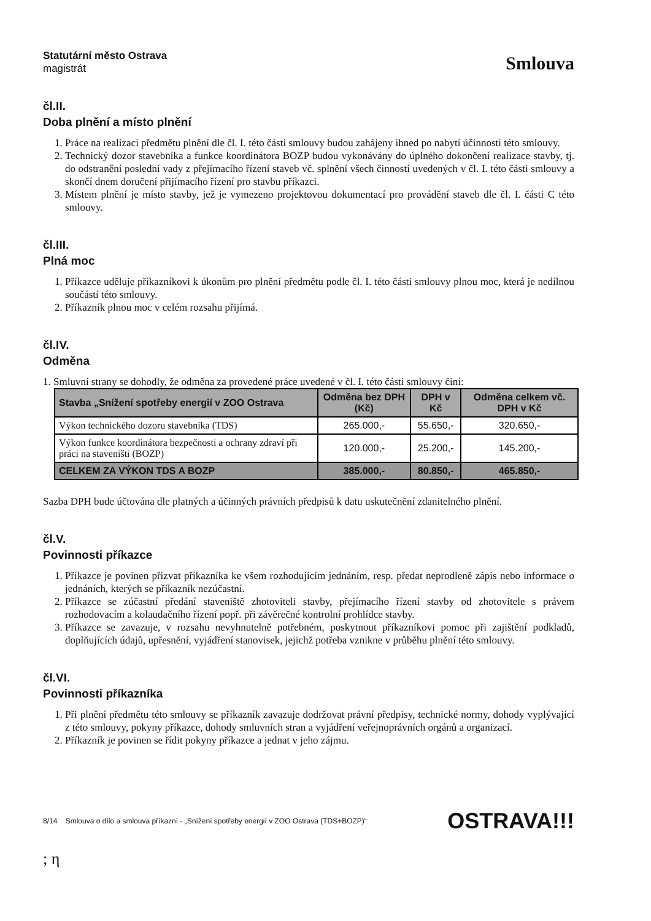Statutární město Ostrava
magistrát
Smlouva
čl.II.
Doba plnění a místo plnění
1. Práce na realizaci předmětu plnění dle čl. I. této části smlouvy budou zahájeny ihned po nabytí účinnosti této smlouvy.
2. Technický dozor stavebníka a funkce koordinátora BOZP budou vykonávány do úplného dokončení realizace stavby, tj. do odstranění poslední vady z přejímacího řízení staveb vč. splnění všech činností uvedených v čl. I. této části smlouvy a skončí dnem doručení přijímacího řízení pro stavbu příkazci.
3. Místem plnění je místo stavby, jež je vymezeno projektovou dokumentací pro provádění staveb dle čl. I. části C této smlouvy.
čl.III.
Plná moc
1. Příkazce uděluje příkazníkovi k úkonům pro plnění předmětu podle čl. I. této části smlouvy plnou moc, která je nedílnou součástí této smlouvy.
2. Příkazník plnou moc v celém rozsahu přijímá.
čl.IV.
Odměna
1. Smluvní strany se dohodly, že odměna za provedené práce uvedené v čl. I. této části smlouvy činí:
| Stavba „Snížení spotřeby energií v ZOO Ostrava | Odměna bez DPH (Kč) | DPH v Kč | Odměna celkem vč. DPH v Kč |
| --- | --- | --- | --- |
| Výkon technického dozoru stavebníka (TDS) | 265.000,- | 55.650,- | 320.650,- |
| Výkon funkce koordinátora bezpečnosti a ochrany zdraví při práci na staveništi (BOZP) | 120.000,- | 25.200,- | 145.200,- |
| CELKEM ZA VÝKON TDS A BOZP | 385.000,- | 80.850,- | 465.850,- |
Sazba DPH bude účtována dle platných a účinných právních předpisů k datu uskutečnění zdanitelného plnění.
čl.V.
Povinnosti příkazce
1. Příkazce je povinen přizvat příkazníka ke všem rozhodujícím jednáním, resp. předat neprodleně zápis nebo informace o jednáních, kterých se příkazník nezúčastní.
2. Příkazce se zúčastní předání staveniště zhotoviteli stavby, přejímacího řízení stavby od zhotovitele s právem rozhodovacím a kolaudačního řízení popř. při závěrečné kontrolní prohlídce stavby.
3. Příkazce se zavazuje, v rozsahu nevyhnutelně potřebném, poskytnout příkazníkovi pomoc při zajištění podkladů, doplňujících údajů, upřesnění, vyjádření stanovisek, jejichž potřeba vznikne v průběhu plnění této smlouvy.
čl.VI.
Povinnosti příkazníka
1. Při plnění předmětu této smlouvy se příkazník zavazuje dodržovat právní předpisy, technické normy, dohody vyplývající z této smlouvy, pokyny příkazce, dohody smluvních stran a vyjádření veřejnoprávních orgánů a organizací.
2. Příkazník je povinen se řídit pokyny příkazce a jednat v jeho zájmu.
8/14 Smlouva o dílo a smlouva příkazní - „Snížení spotřeby energií v ZOO Ostrava (TDS+BOZP)“OSTRAVA!!!
; η